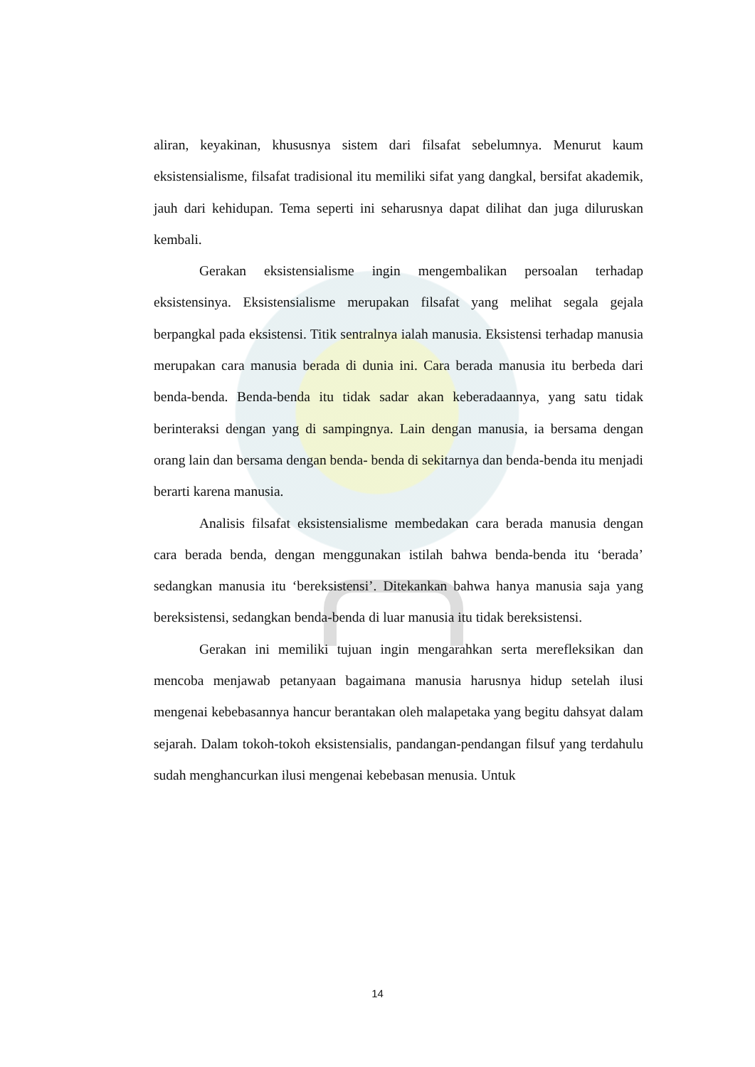aliran, keyakinan, khususnya sistem dari filsafat sebelumnya. Menurut kaum eksistensialisme, filsafat tradisional itu memiliki sifat yang dangkal, bersifat akademik, jauh dari kehidupan. Tema seperti ini seharusnya dapat dilihat dan juga diluruskan kembali.
Gerakan eksistensialisme ingin mengembalikan persoalan terhadap eksistensinya. Eksistensialisme merupakan filsafat yang melihat segala gejala berpangkal pada eksistensi. Titik sentralnya ialah manusia. Eksistensi terhadap manusia merupakan cara manusia berada di dunia ini. Cara berada manusia itu berbeda dari benda-benda. Benda-benda itu tidak sadar akan keberadaannya, yang satu tidak berinteraksi dengan yang di sampingnya. Lain dengan manusia, ia bersama dengan orang lain dan bersama dengan benda- benda di sekitarnya dan benda-benda itu menjadi berarti karena manusia.
Analisis filsafat eksistensialisme membedakan cara berada manusia dengan cara berada benda, dengan menggunakan istilah bahwa benda-benda itu ‘berada’ sedangkan manusia itu ‘bereksistensi’. Ditekankan bahwa hanya manusia saja yang bereksistensi, sedangkan benda-benda di luar manusia itu tidak bereksistensi.
Gerakan ini memiliki tujuan ingin mengarahkan serta merefleksikan dan mencoba menjawab petanyaan bagaimana manusia harusnya hidup setelah ilusi mengenai kebebasannya hancur berantakan oleh malapetaka yang begitu dahsyat dalam sejarah. Dalam tokoh-tokoh eksistensialis, pandangan-pendangan filsuf yang terdahulu sudah menghancurkan ilusi mengenai kebebasan menusia. Untuk
14